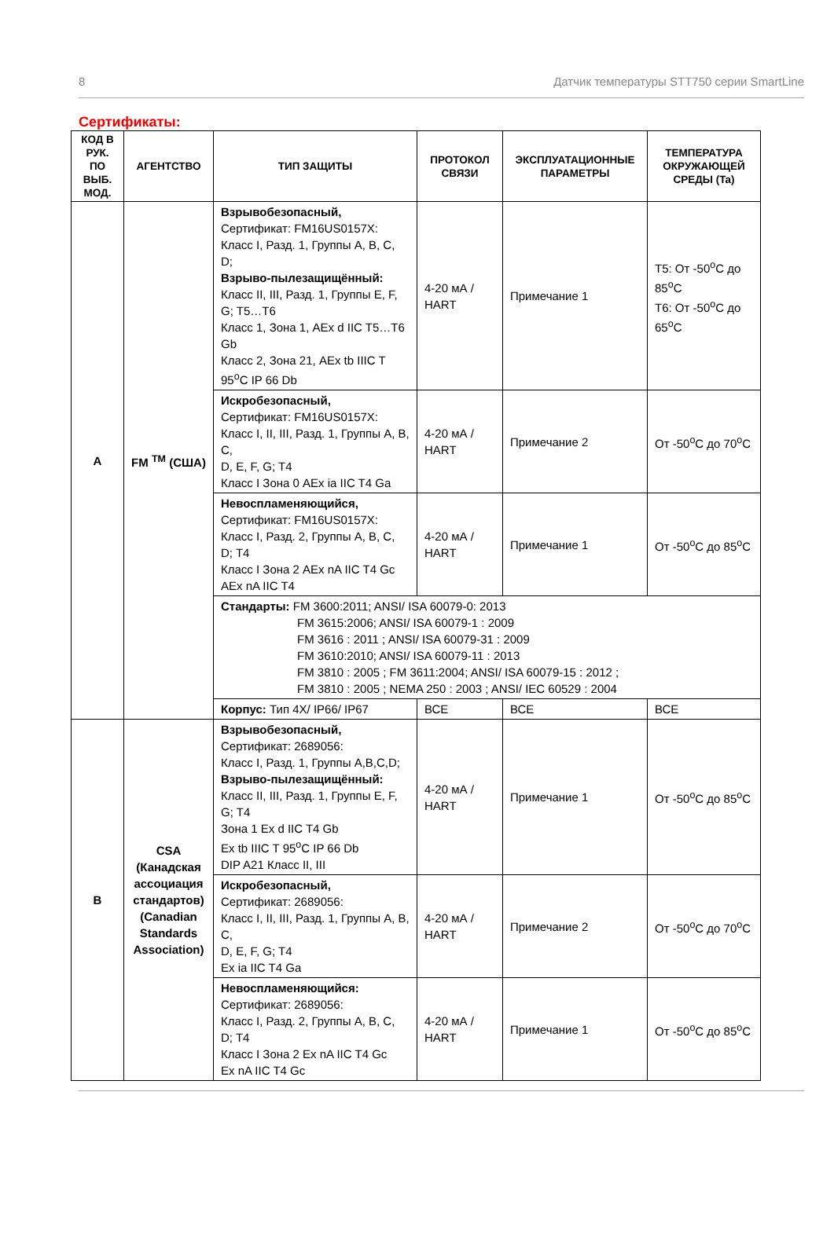8 Датчик температуры STT750 серии SmartLine
Сертификаты:
| КОД В РУК. ПО ВЫБ. МОД. | АГЕНТСТВО | ТИП ЗАЩИТЫ | ПРОТОКОЛ СВЯЗИ | ЭКСПЛУАТАЦИОННЫЕ ПАРАМЕТРЫ | ТЕМПЕРАТУРА ОКРУЖАЮЩЕЙ СРЕДЫ (Ta) |
| --- | --- | --- | --- | --- | --- |
| A | FM <sup>TM</sup> (США) | Взрывобезопасный, Сертификат: FM16US0157X: Класс I, Разд. 1, Группы A, B, C, D; Взрыво-пылезащищённый: Класс II, III, Разд. 1, Группы E, F, G; T5…T6 Класс 1, Зона 1, AEx d IIC T5…T6 Gb Класс 2, Зона 21, AEx tb IIIC T 95<sup>o</sup>C IP 66 Db | 4-20 мА / HART | Примечание 1 | T5: От -50<sup>o</sup>C до 85<sup>o</sup>C T6: От -50<sup>o</sup>C до 65<sup>o</sup>C |
| | | Искробезопасный, Сертификат: FM16US0157X: Класс I, II, III, Разд. 1, Группы A, B, C, D, E, F, G; T4 Класс I Зона 0 AEx ia IIC T4 Ga | 4-20 мА / HART | Примечание 2 | От -50<sup>o</sup>C до 70<sup>o</sup>C |
| | | Невоспламеняющийся, Сертификат: FM16US0157X: Класс I, Разд. 2, Группы A, B, C, D; T4 Класс I Зона 2 AEx nA IIC T4 Gc AEx nA IIC T4 | 4-20 мА / HART | Примечание 1 | От -50<sup>o</sup>C до 85<sup>o</sup>C |
| | | Стандарты: FM 3600:2011; ANSI/ ISA 60079-0: 2013 FM 3615:2006; ANSI/ ISA 60079-1 : 2009 FM 3616 : 2011 ; ANSI/ ISA 60079-31 : 2009 FM 3610:2010; ANSI/ ISA 60079-11 : 2013 FM 3810 : 2005 ; FM 3611:2004; ANSI/ ISA 60079-15 : 2012 ; FM 3810 : 2005 ; NEMA 250 : 2003 ; ANSI/ IEC 60529 : 2004 | | | |
| | | Корпус: Тип 4X/ IP66/ IP67 | ВСЕ | ВСЕ | ВСЕ |
| B | CSA (Канадская ассоциация стандартов) (Canadian Standards Association) | Взрывобезопасный, Сертификат: 2689056: Класс I, Разд. 1, Группы A,B,C,D; Взрыво-пылезащищённый: Класс II, III, Разд. 1, Группы E, F, G; T4 Зона 1 Ex d IIC T4 Gb Ex tb IIIC T 95<sup>o</sup>C IP 66 Db DIP A21 Класс II, III | 4-20 мА / HART | Примечание 1 | От -50<sup>o</sup>C до 85<sup>o</sup>C |
| | | Искробезопасный, Сертификат: 2689056: Класс I, II, III, Разд. 1, Группы A, B, C, D, E, F, G; T4 Ex ia IIC T4 Ga | 4-20 мА / HART | Примечание 2 | От -50<sup>o</sup>C до 70<sup>o</sup>C |
| | | Невоспламеняющийся: Сертификат: 2689056: Класс I, Разд. 2, Группы A, B, C, D; T4 Класс I Зона 2 Ex nA IIC T4 Gc Ex nA IIC T4 Gc | 4-20 мА / HART | Примечание 1 | От -50<sup>o</sup>C до 85<sup>o</sup>C |